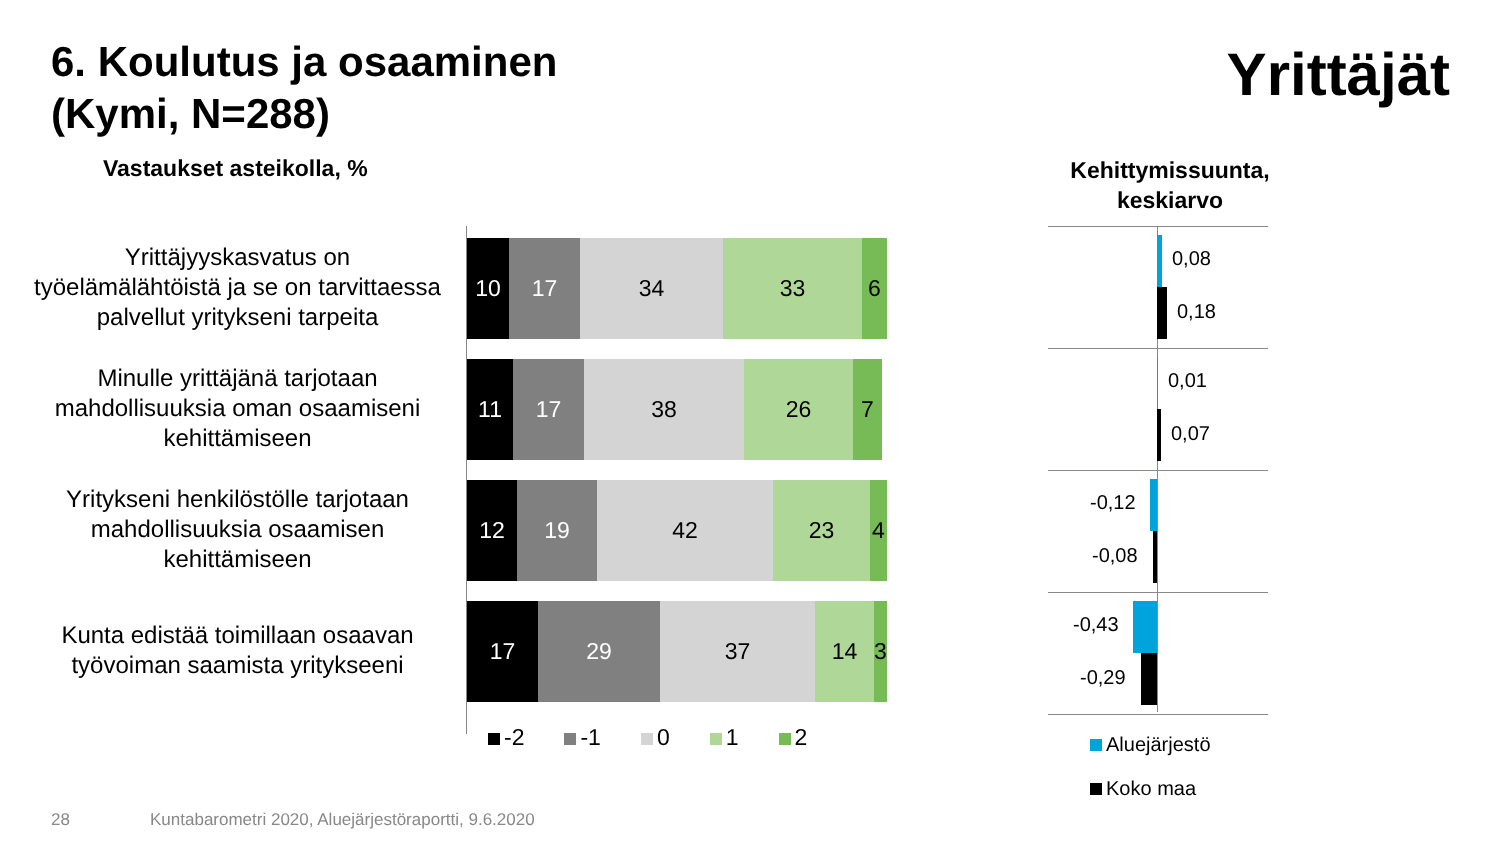6. Koulutus ja osaaminen
(Kymi, N=288)
Yrittäjät
Vastaukset asteikolla, %
Kehittymissuunta, keskiarvo
Yrittäjyyskasvatus on työelämälähtöistä ja se on tarvittaessa palvellut yritykseni tarpeita
Minulle yrittäjänä tarjotaan mahdollisuuksia oman osaamiseni kehittämiseen
Yritykseni henkilöstölle tarjotaan mahdollisuuksia osaamisen kehittämiseen
Kunta edistää toimillaan osaavan työvoiman saamista yritykseeni
10 17 34 33 6
11 17 38 26 7
12 19 42 23 4
17 29 37 14 3
-2 -1 0 1 2
0,08
0,18
0,01
0,07
-0,12
-0,08
-0,43
-0,29
Aluejärjestö
Koko maa
28
Kuntabarometri 2020, Aluejärjestöraportti, 9.6.2020